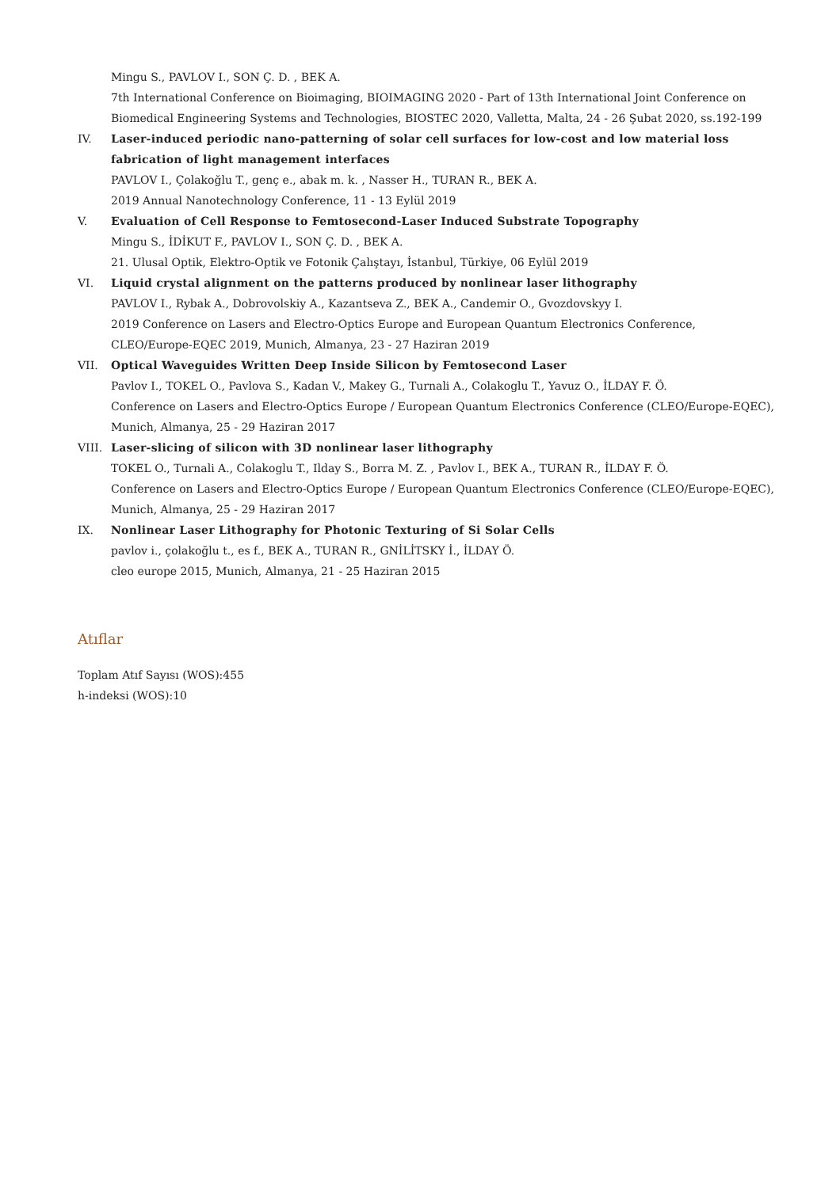Mingu S., PAVLOV I., SON Ç. D. , BEK A.
7th International Conference on Bioimaging, BIOIMAGING 2020 - Part of 13th International Joint Conference on Biomedical Engineering Systems and Technologies, BIOSTEC 2020, Valletta, Malta, 24 - 26 Şubat 2020, ss.192-199
IV. Laser-induced periodic nano-patterning of solar cell surfaces for low-cost and low material loss fabrication of light management interfaces
PAVLOV I., Çolakoğlu T., genç e., abak m. k. , Nasser H., TURAN R., BEK A.
2019 Annual Nanotechnology Conference, 11 - 13 Eylül 2019
V. Evaluation of Cell Response to Femtosecond-Laser Induced Substrate Topography
Mingu S., İDİKUT F., PAVLOV I., SON Ç. D. , BEK A.
21. Ulusal Optik, Elektro-Optik ve Fotonik Çalıştayı, İstanbul, Türkiye, 06 Eylül 2019
VI. Liquid crystal alignment on the patterns produced by nonlinear laser lithography
PAVLOV I., Rybak A., Dobrovolskiy A., Kazantseva Z., BEK A., Candemir O., Gvozdovskyy I.
2019 Conference on Lasers and Electro-Optics Europe and European Quantum Electronics Conference, CLEO/Europe-EQEC 2019, Munich, Almanya, 23 - 27 Haziran 2019
VII. Optical Waveguides Written Deep Inside Silicon by Femtosecond Laser
Pavlov I., TOKEL O., Pavlova S., Kadan V., Makey G., Turnali A., Colakoglu T., Yavuz O., İLDAY F. Ö.
Conference on Lasers and Electro-Optics Europe / European Quantum Electronics Conference (CLEO/Europe-EQEC), Munich, Almanya, 25 - 29 Haziran 2017
VIII. Laser-slicing of silicon with 3D nonlinear laser lithography
TOKEL O., Turnali A., Colakoglu T., Ilday S., Borra M. Z. , Pavlov I., BEK A., TURAN R., İLDAY F. Ö.
Conference on Lasers and Electro-Optics Europe / European Quantum Electronics Conference (CLEO/Europe-EQEC), Munich, Almanya, 25 - 29 Haziran 2017
IX. Nonlinear Laser Lithography for Photonic Texturing of Si Solar Cells
pavlov i., çolakoğlu t., es f., BEK A., TURAN R., GNİLİTSKY İ., İLDAY Ö.
cleo europe 2015, Munich, Almanya, 21 - 25 Haziran 2015
Atıflar
Toplam Atıf Sayısı (WOS):455
h-indeksi (WOS):10